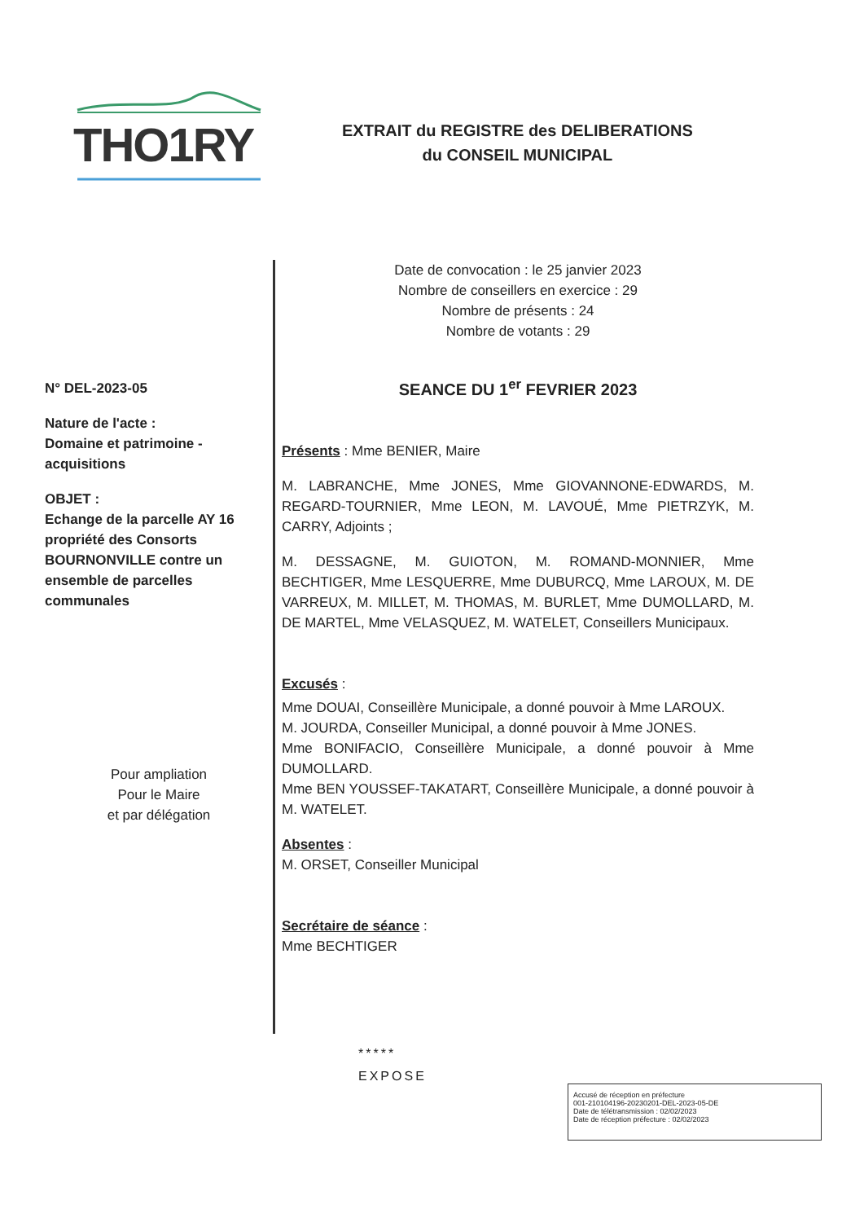THO1RY
EXTRAIT du REGISTRE des DELIBERATIONS
du CONSEIL MUNICIPAL
N° DEL-2023-05
Nature de l'acte :
Domaine et patrimoine -
acquisitions
OBJET :
Echange de la parcelle AY 16 propriété des Consorts BOURNONVILLE contre un ensemble de parcelles communales
Pour ampliation
Pour le Maire
et par délégation
Date de convocation : le 25 janvier 2023
Nombre de conseillers en exercice : 29
Nombre de présents : 24
Nombre de votants : 29
SEANCE DU 1<sup>er</sup> FEVRIER 2023
Présents : Mme BENIER, Maire
M. LABRANCHE, Mme JONES, Mme GIOVANNONE-EDWARDS, M. REGARD-TOURNIER, Mme LEON, M. LAVOUÉ, Mme PIETRZYK, M. CARRY, Adjoints ;
M. DESSAGNE, M. GUIOTON, M. ROMAND-MONNIER, Mme BECHTIGER, Mme LESQUERRE, Mme DUBURCQ, Mme LAROUX, M. DE VARREUX, M. MILLET, M. THOMAS, M. BURLET, Mme DUMOLLARD, M. DE MARTEL, Mme VELASQUEZ, M. WATELET, Conseillers Municipaux.
Excusés :
Mme DOUAI, Conseillère Municipale, a donné pouvoir à Mme LAROUX.
M. JOURDA, Conseiller Municipal, a donné pouvoir à Mme JONES.
Mme BONIFACIO, Conseillère Municipale, a donné pouvoir à Mme DUMOLLARD.
Mme BEN YOUSSEF-TAKATART, Conseillère Municipale, a donné pouvoir à M. WATELET.
Absentes :
M. ORSET, Conseiller Municipal
Secrétaire de séance :
Mme BECHTIGER
*****
EXPOSE
Accusé de réception en préfecture
001-210104196-20230201-DEL-2023-05-DE
Date de télétransmission : 02/02/2023
Date de réception préfecture : 02/02/2023